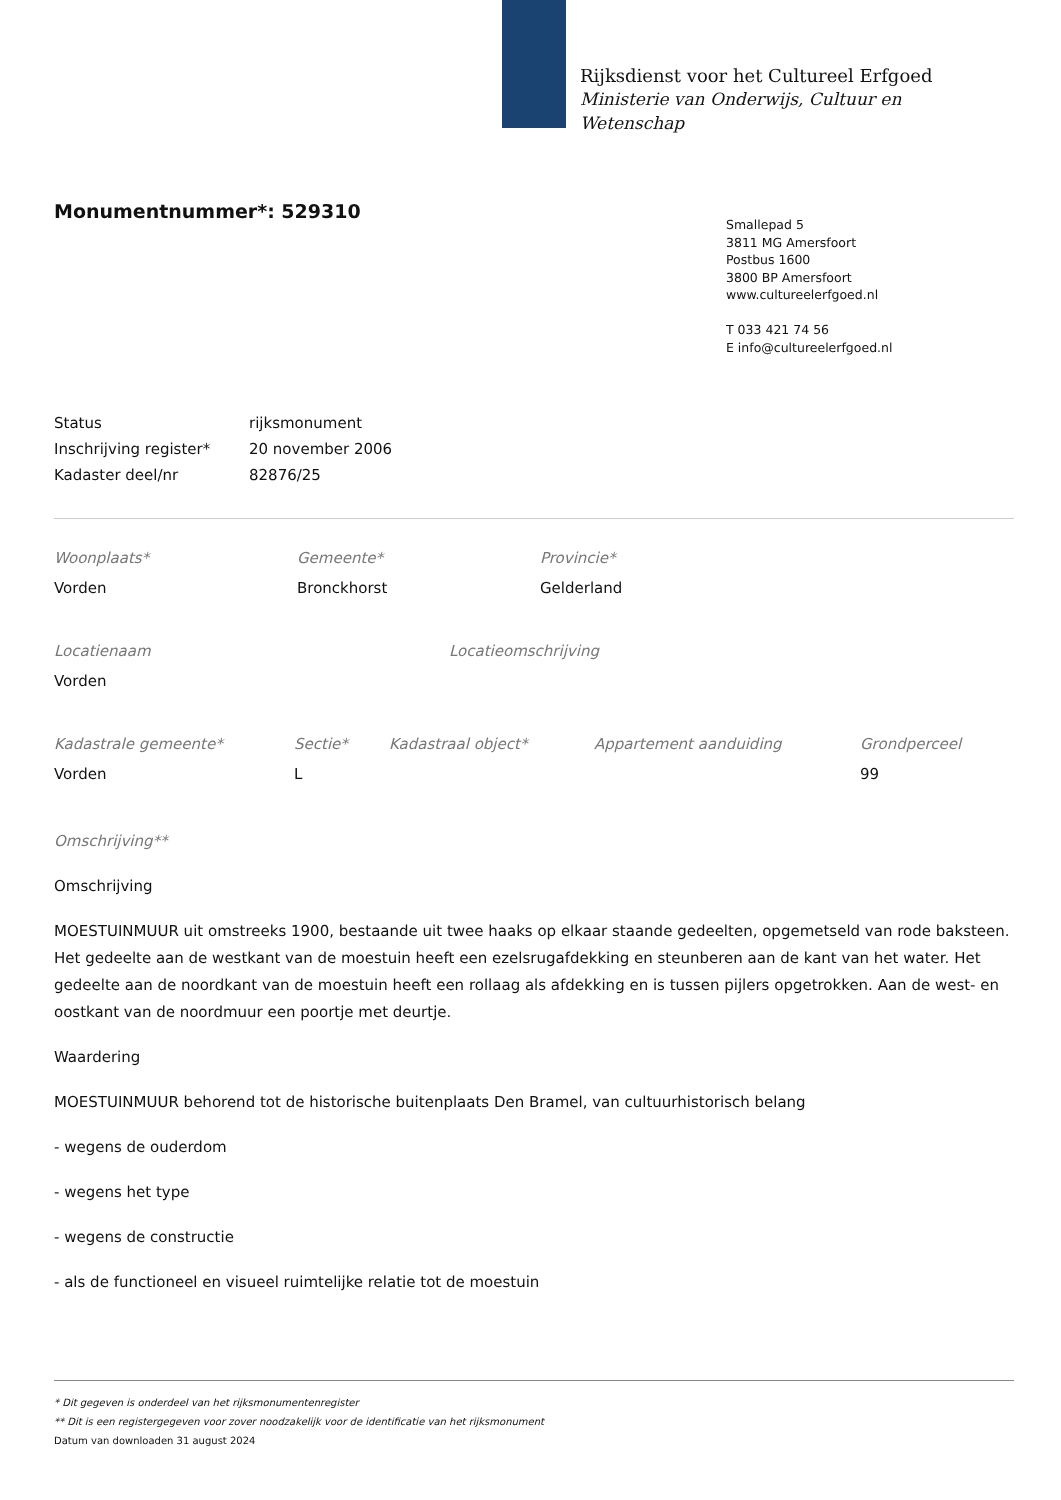Rijksdienst voor het Cultureel Erfgoed
Ministerie van Onderwijs, Cultuur en
Wetenschap
Monumentnummer*: 529310
Smallepad 5
3811 MG Amersfoort
Postbus 1600
3800 BP Amersfoort
www.cultureelerfgoed.nl
T 033 421 74 56
E info@cultureelerfgoed.nl
| Status | rijksmonument |
| Inschrijving register* | 20 november 2006 |
| Kadaster deel/nr | 82876/25 |
Woonplaats*
Vorden
Gemeente*
Bronckhorst
Provincie*
Gelderland
Locatienaam
Vorden
Locatieomschrijving
Kadastrale gemeente*
Vorden
Sectie*
L
Kadastraal object* Appartement aanduiding Grondperceel
99
Omschrijving**
Omschrijving
MOESTUINMUUR uit omstreeks 1900, bestaande uit twee haaks op elkaar staande gedeelten, opgemetseld van rode baksteen. Het gedeelte aan de westkant van de moestuin heeft een ezelsrugafdekking en steunberen aan de kant van het water. Het gedeelte aan de noordkant van de moestuin heeft een rollaag als afdekking en is tussen pijlers opgetrokken. Aan de west- en oostkant van de noordmuur een poortje met deurtje.
Waardering
MOESTUINMUUR behorend tot de historische buitenplaats Den Bramel, van cultuurhistorisch belang
- wegens de ouderdom
- wegens het type
- wegens de constructie
- als de functioneel en visueel ruimtelijke relatie tot de moestuin
* Dit gegeven is onderdeel van het rijksmonumentenregister
** Dit is een registergegeven voor zover noodzakelijk voor de identificatie van het rijksmonument
Datum van downloaden 31 august 2024